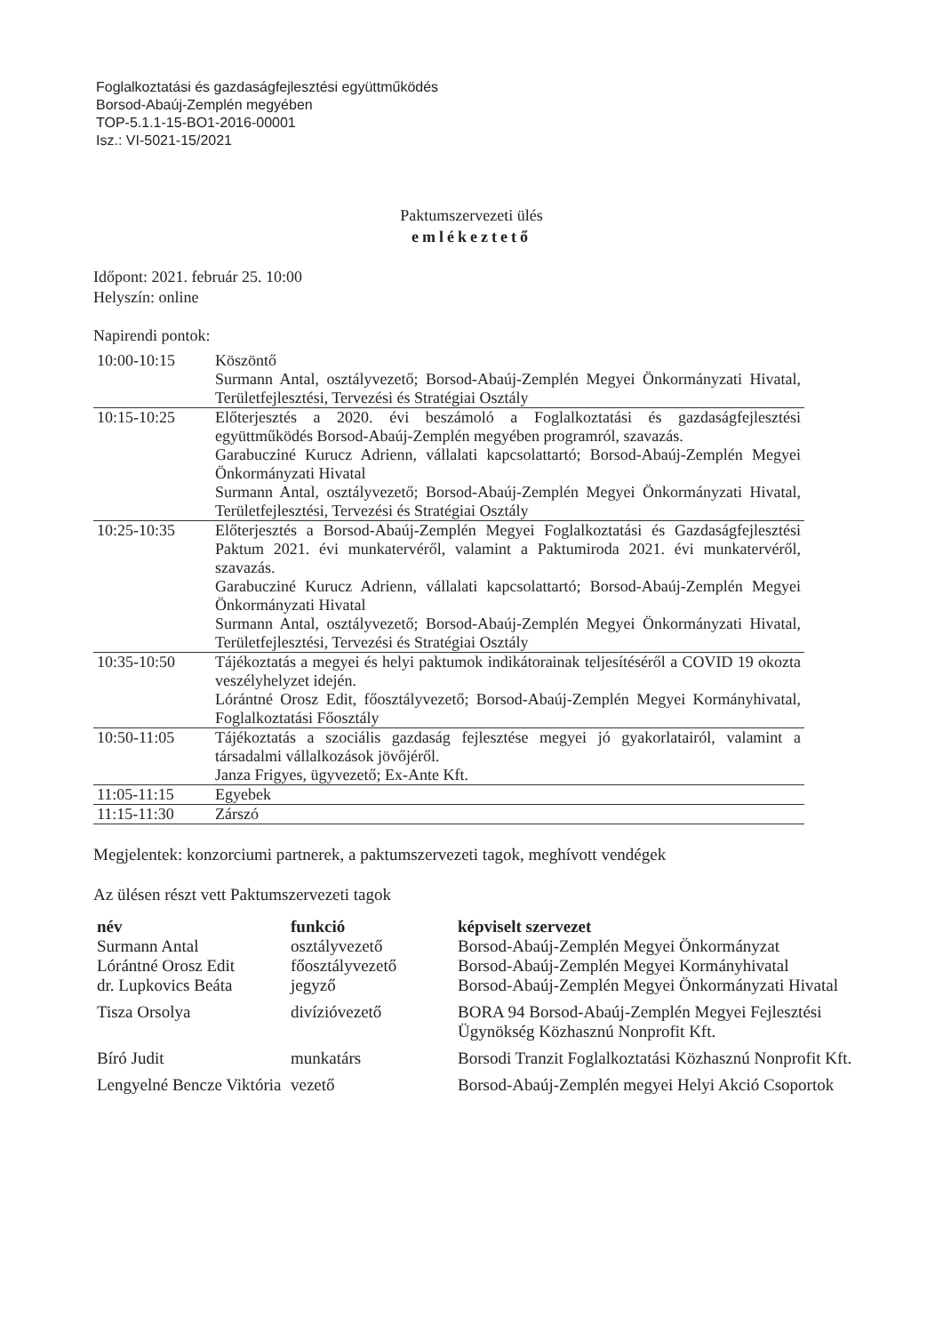Foglalkoztatási és gazdaságfejlesztési együttműködés
Borsod-Abaúj-Zemplén megyében
TOP-5.1.1-15-BO1-2016-00001
Isz.: VI-5021-15/2021
Paktumszervezeti ülés
emlékeztető
Időpont: 2021. február 25. 10:00
Helyszín: online
Napirendi pontok:
| 10:00-10:15 | Köszöntő Surmann Antal, osztályvezető; Borsod-Abaúj-Zemplén Megyei Önkormányzati Hivatal, Területfejlesztési, Tervezési és Stratégiai Osztály |
| 10:15-10:25 | Előterjesztés a 2020. évi beszámoló a Foglalkoztatási és gazdaságfejlesztési együttműködés Borsod-Abaúj-Zemplén megyében programról, szavazás. Garabucziné Kurucz Adrienn, vállalati kapcsolattartó; Borsod-Abaúj-Zemplén Megyei Önkormányzati Hivatal Surmann Antal, osztályvezető; Borsod-Abaúj-Zemplén Megyei Önkormányzati Hivatal, Területfejlesztési, Tervezési és Stratégiai Osztály |
| 10:25-10:35 | Előterjesztés a Borsod-Abaúj-Zemplén Megyei Foglalkoztatási és Gazdaságfejlesztési Paktum 2021. évi munkatervéről, valamint a Paktumiroda 2021. évi munkatervéről, szavazás. Garabucziné Kurucz Adrienn, vállalati kapcsolattartó; Borsod-Abaúj-Zemplén Megyei Önkormányzati Hivatal Surmann Antal, osztályvezető; Borsod-Abaúj-Zemplén Megyei Önkormányzati Hivatal, Területfejlesztési, Tervezési és Stratégiai Osztály |
| 10:35-10:50 | Tájékoztatás a megyei és helyi paktumok indikátorainak teljesítéséről a COVID 19 okozta veszélyhelyzet idején. Lórántné Orosz Edit, főosztályvezető; Borsod-Abaúj-Zemplén Megyei Kormányhivatal, Foglalkoztatási Főosztály |
| 10:50-11:05 | Tájékoztatás a szociális gazdaság fejlesztése megyei jó gyakorlatairól, valamint a társadalmi vállalkozások jövőjéről. Janza Frigyes, ügyvezető; Ex-Ante Kft. |
| 11:05-11:15 | Egyebek |
| 11:15-11:30 | Zárszó |
Megjelentek: konzorciumi partnerek, a paktumszervezeti tagok, meghívott vendégek
Az ülésen részt vett Paktumszervezeti tagok
| név | funkció | képviselt szervezet |
| --- | --- | --- |
| Surmann Antal | osztályvezető | Borsod-Abaúj-Zemplén Megyei Önkormányzat |
| Lórántné Orosz Edit | főosztályvezető | Borsod-Abaúj-Zemplén Megyei Kormányhivatal |
| dr. Lupkovics Beáta | jegyző | Borsod-Abaúj-Zemplén Megyei Önkormányzati Hivatal |
| Tisza Orsolya | divízióvezető | BORA 94 Borsod-Abaúj-Zemplén Megyei Fejlesztési Ügynökség Közhasznú Nonprofit Kft. |
| Bíró Judit | munkatárs | Borsodi Tranzit Foglalkoztatási Közhasznú Nonprofit Kft. |
| Lengyelné Bencze Viktória | vezető | Borsod-Abaúj-Zemplén megyei Helyi Akció Csoportok |